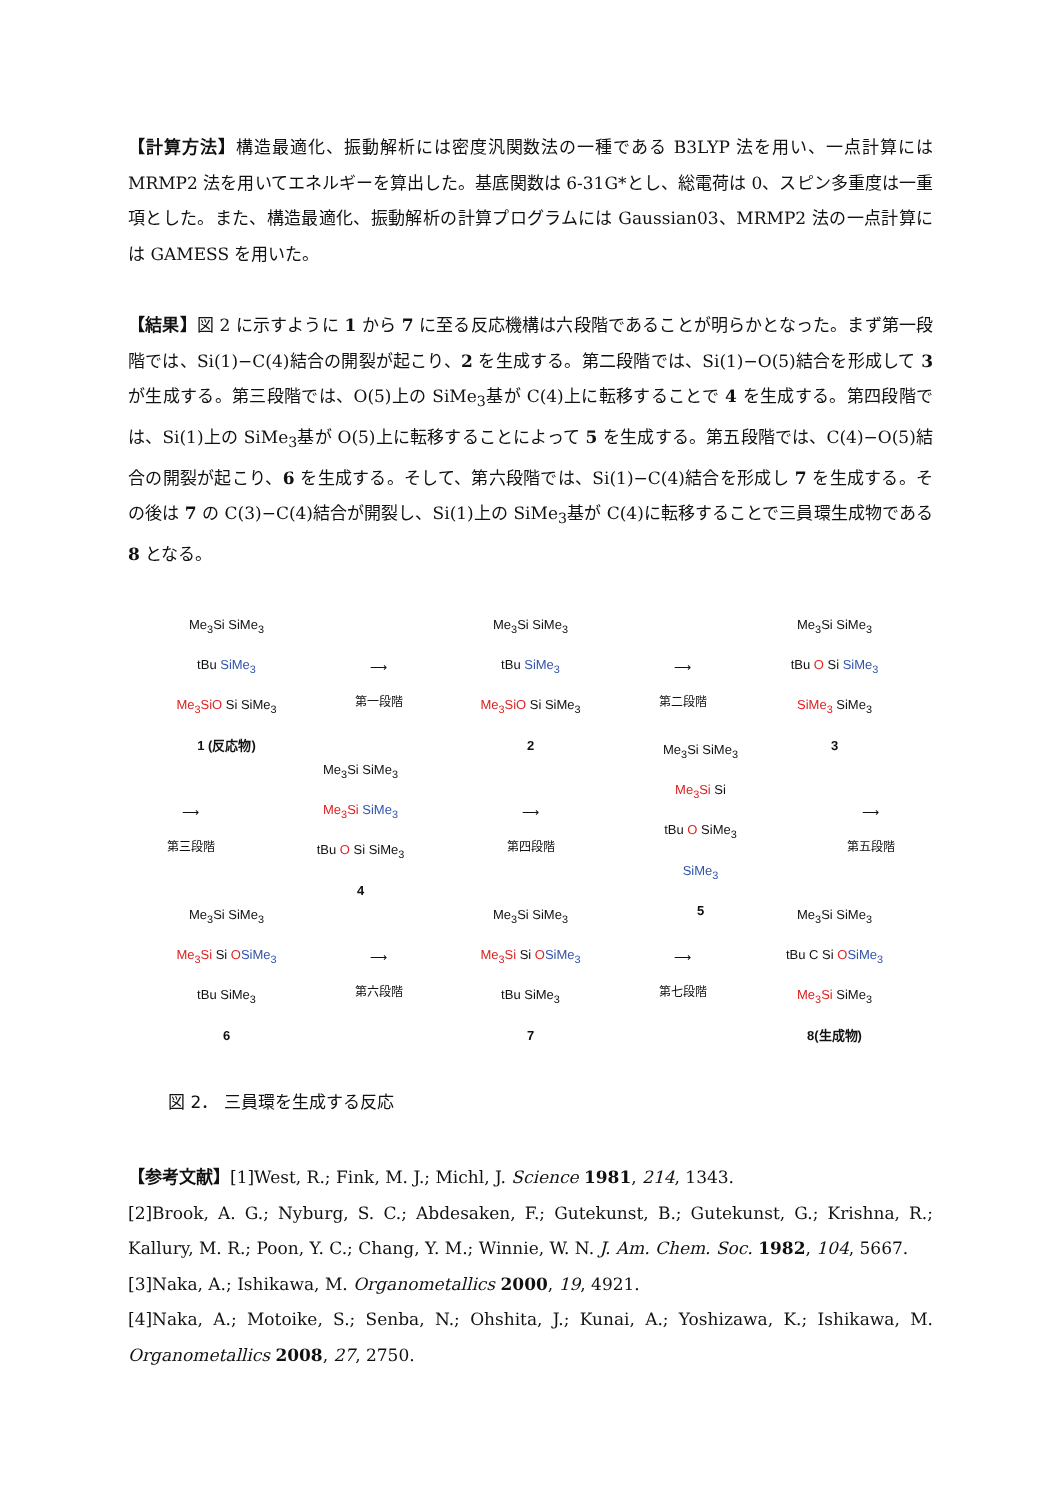【計算方法】構造最適化、振動解析には密度汎関数法の一種である B3LYP 法を用い、一点計算には MRMP2 法を用いてエネルギーを算出した。基底関数は 6-31G*とし、総電荷は 0、スピン多重度は一重項とした。また、構造最適化、振動解析の計算プログラムには Gaussian03、MRMP2 法の一点計算には GAMESS を用いた。
【結果】図 2 に示すように 1 から 7 に至る反応機構は六段階であることが明らかとなった。まず第一段階では、Si(1)−C(4)結合の開裂が起こり、2 を生成する。第二段階では、Si(1)−O(5)結合を形成して 3 が生成する。第三段階では、O(5)上の SiMe<sub>3</sub>基が C(4)上に転移することで 4 を生成する。第四段階では、Si(1)上の SiMe<sub>3</sub>基が O(5)上に転移することによって 5 を生成する。第五段階では、C(4)−O(5)結合の開裂が起こり、6 を生成する。そして、第六段階では、Si(1)−C(4)結合を形成し 7 を生成する。その後は 7 の C(3)−C(4)結合が開裂し、Si(1)上の SiMe<sub>3</sub>基が C(4)に転移することで三員環生成物である 8 となる。
Me<sub>3</sub>Si SiMe<sub>3</sub>
tBu SiMe<sub>3</sub>
Me<sub>3</sub>SiO Si SiMe<sub>3</sub>
1 (反応物)
⟶
第一段階
Me<sub>3</sub>Si SiMe<sub>3</sub>
tBu SiMe<sub>3</sub>
Me<sub>3</sub>SiO Si SiMe<sub>3</sub>
2
⟶
第二段階
Me<sub>3</sub>Si SiMe<sub>3</sub>
tBu O Si SiMe<sub>3</sub>
SiMe<sub>3</sub> SiMe<sub>3</sub>
3
⟶
第三段階
Me<sub>3</sub>Si SiMe<sub>3</sub>
Me<sub>3</sub>Si SiMe<sub>3</sub>
tBu O Si SiMe<sub>3</sub>
4
⟶
第四段階
Me<sub>3</sub>Si SiMe<sub>3</sub>
Me<sub>3</sub>Si Si
tBu O SiMe<sub>3</sub>
SiMe<sub>3</sub>
5
⟶
第五段階
Me<sub>3</sub>Si SiMe<sub>3</sub>
Me<sub>3</sub>Si Si OSiMe<sub>3</sub>
tBu SiMe<sub>3</sub>
6
⟶
第六段階
Me<sub>3</sub>Si SiMe<sub>3</sub>
Me<sub>3</sub>Si Si OSiMe<sub>3</sub>
tBu SiMe<sub>3</sub>
7
⟶
第七段階
Me<sub>3</sub>Si SiMe<sub>3</sub>
tBu C Si OSiMe<sub>3</sub>
Me<sub>3</sub>Si SiMe<sub>3</sub>
8(生成物)
図 2． 三員環を生成する反応
【参考文献】[1]West, R.; Fink, M. J.; Michl, J. Science 1981, 214, 1343.
[2]Brook, A. G.; Nyburg, S. C.; Abdesaken, F.; Gutekunst, B.; Gutekunst, G.; Krishna, R.; Kallury, M. R.; Poon, Y. C.; Chang, Y. M.; Winnie, W. N. J. Am. Chem. Soc. 1982, 104, 5667.
[3]Naka, A.; Ishikawa, M. Organometallics 2000, 19, 4921.
[4]Naka, A.; Motoike, S.; Senba, N.; Ohshita, J.; Kunai, A.; Yoshizawa, K.; Ishikawa, M. Organometallics 2008, 27, 2750.